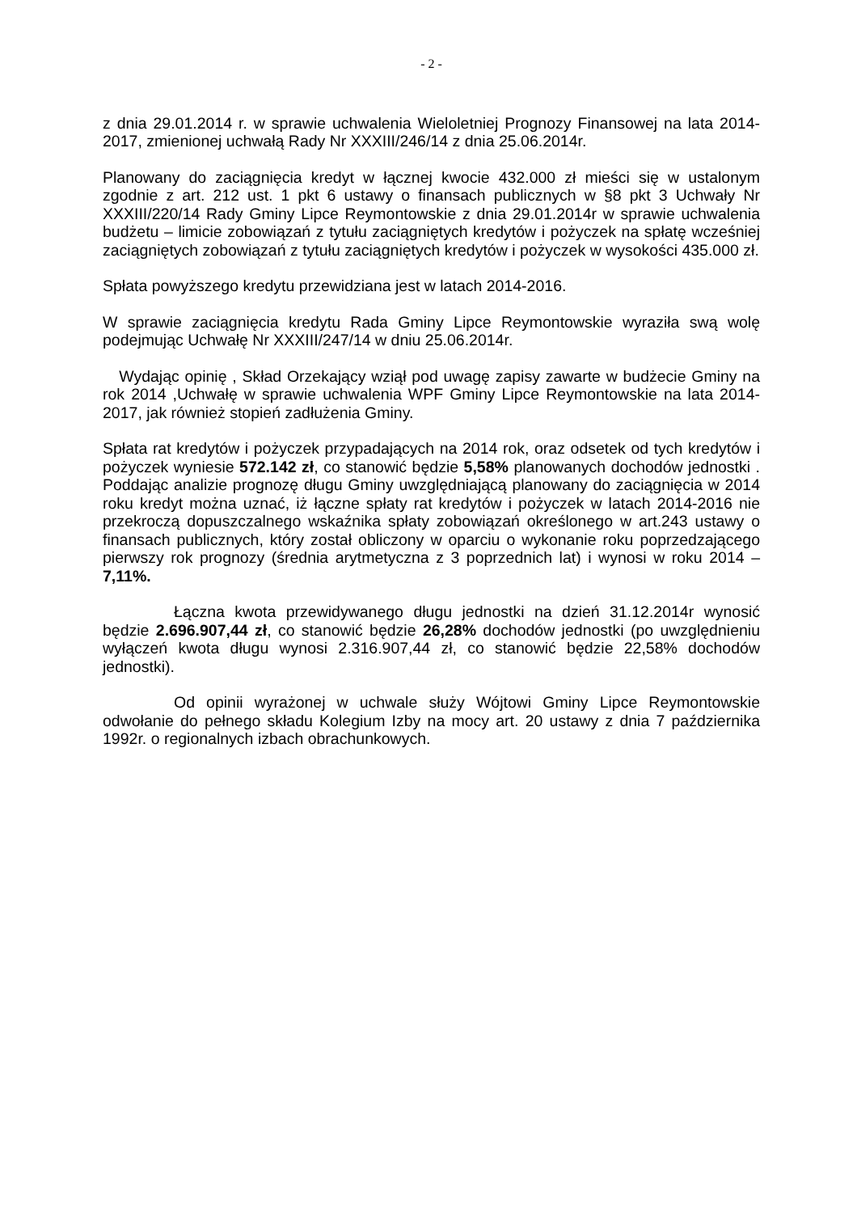- 2 -
z dnia 29.01.2014 r. w sprawie uchwalenia Wieloletniej Prognozy Finansowej na lata 2014-2017, zmienionej uchwałą Rady Nr XXXIII/246/14 z dnia 25.06.2014r.
Planowany do zaciągnięcia kredyt w łącznej kwocie 432.000 zł mieści się w ustalonym zgodnie z art. 212 ust. 1 pkt 6 ustawy o finansach publicznych w §8 pkt 3 Uchwały Nr XXXIII/220/14 Rady Gminy Lipce Reymontowskie z dnia 29.01.2014r w sprawie uchwalenia budżetu – limicie zobowiązań z tytułu zaciągniętych kredytów i pożyczek na spłatę wcześniej zaciągniętych zobowiązań z tytułu zaciągniętych kredytów i pożyczek w wysokości 435.000 zł.
Spłata powyższego kredytu przewidziana jest w latach 2014-2016.
W sprawie zaciągnięcia kredytu Rada Gminy Lipce Reymontowskie wyraziła swą wolę podejmując Uchwałę Nr XXXIII/247/14 w dniu 25.06.2014r.
Wydając opinię , Skład Orzekający wziął pod uwagę zapisy zawarte w budżecie Gminy na rok 2014 ,Uchwałę w sprawie uchwalenia WPF Gminy Lipce Reymontowskie na lata 2014-2017, jak również stopień zadłużenia Gminy.
Spłata rat kredytów i pożyczek przypadających na 2014 rok, oraz odsetek od tych kredytów i pożyczek wyniesie 572.142 zł, co stanowić będzie 5,58% planowanych dochodów jednostki . Poddając analizie prognozę długu Gminy uwzględniającą planowany do zaciągnięcia w 2014 roku kredyt można uznać, iż łączne spłaty rat kredytów i pożyczek w latach 2014-2016 nie przekroczą dopuszczalnego wskaźnika spłaty zobowiązań określonego w art.243 ustawy o finansach publicznych, który został obliczony w oparciu o wykonanie roku poprzedzającego pierwszy rok prognozy (średnia arytmetyczna z 3 poprzednich lat) i wynosi w roku 2014 – 7,11%.
Łączna kwota przewidywanego długu jednostki na dzień 31.12.2014r wynosić będzie 2.696.907,44 zł, co stanowić będzie 26,28% dochodów jednostki (po uwzględnieniu wyłączeń kwota długu wynosi 2.316.907,44 zł, co stanowić będzie 22,58% dochodów jednostki).
Od opinii wyrażonej w uchwale służy Wójtowi Gminy Lipce Reymontowskie odwołanie do pełnego składu Kolegium Izby na mocy art. 20 ustawy z dnia 7 października 1992r. o regionalnych izbach obrachunkowych.